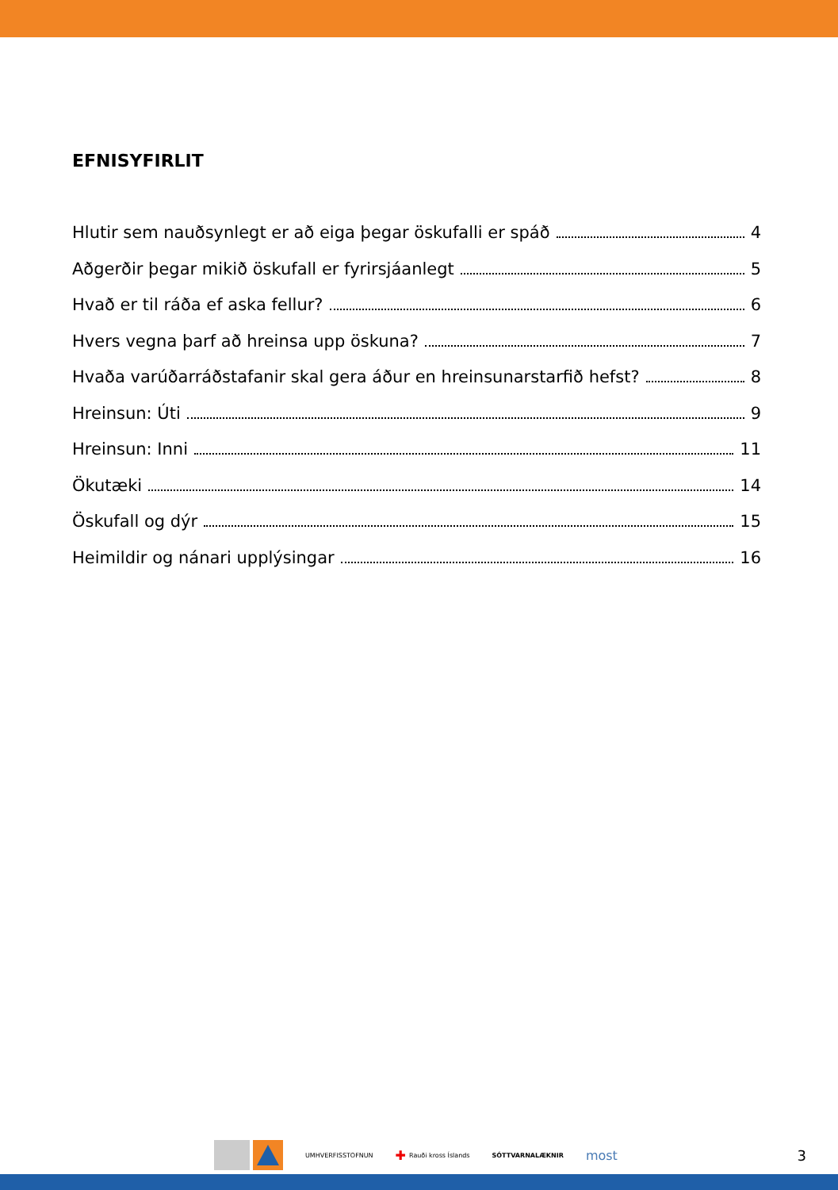EFNISYFIRLIT
Hlutir sem nauðsynlegt er að eiga þegar öskufalli er spáð 4
Aðgerðir þegar mikið öskufall er fyrirsjáanlegt 5
Hvað er til ráða ef aska fellur? 6
Hvers vegna þarf að hreinsa upp öskuna? 7
Hvaða varúðarráðstafanir skal gera áður en hreinsunarstarfið hefst? 8
Hreinsun: Úti 9
Hreinsun: Inni 11
Ökutæki 14
Öskufall og dýr 15
Heimildir og nánari upplýsingar 16
UMHVERFISSTOFNUN
✚ Rauði kross Íslands SÓTTVARNALÆKNIR
most 3